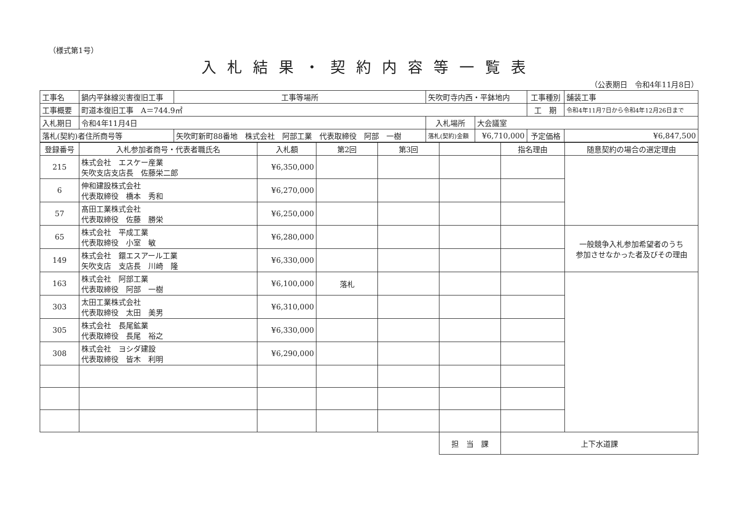（様式第1号）
入札結果・契約内容等一覧表
（公表期日　令和4年11月8日）
| 工事名 | 鍋内平鉢線災害復旧工事 | | 工事等場所 | 矢吹町寺内西・平鉢地内 | | 工事種別 | 舗装工事 |
| 工事概要 | 町道本復旧工事 A＝744.9㎡ | | | | | 工 期 | 令和4年11月7日から令和4年12月26日まで |
| 入札期日 | 令和4年11月4日 | | | 入札場所 | 大会議室 | | |
| 落札(契約)者住所商号等 | | 矢吹町新町88番地 株式会社 阿部工業 代表取締役 阿部 一樹 | | 落札(契約)金額 | ¥6,710,000 | 予定価格 | ¥6,847,500 |
| 登録番号 | 入札参加者商号・代表者職氏名 | 入札額 | 第2回 | 第3回 | | 指名理由 | 随意契約の場合の選定理由 |
| --- | --- | --- | --- | --- | --- | --- | --- |
| 215 | 株式会社 エスケー産業 矢吹支店支店長 佐藤栄二郎 | ¥6,350,000 | | | | | |
| 6 | 伸和建設株式会社 代表取締役 橋本 秀和 | ¥6,270,000 | | | | | |
| 57 | 髙田工業株式会社 代表取締役 佐藤 勝栄 | ¥6,250,000 | | | | | |
| 65 | 株式会社 平成工業 代表取締役 小室 敏 | ¥6,280,000 | | | | | 一般競争入札参加希望者のうち 参加させなかった者及びその理由 |
| 149 | 株式会社 鐶エスアール工業 矢吹支店 支店長 川崎 隆 | ¥6,330,000 | | | | | |
| 163 | 株式会社 阿部工業 代表取締役 阿部 一樹 | ¥6,100,000 | 落札 | | | | |
| 303 | 太田工業株式会社 代表取締役 太田 美男 | ¥6,310,000 | | | | | |
| 305 | 株式会社 長尾鉱業 代表取締役 長尾 裕之 | ¥6,330,000 | | | | | |
| 308 | 株式会社 ヨシダ建設 代表取締役 皆木 利明 | ¥6,290,000 | | | | | |
| | | | | | 担 当 課 | 上下水道課 | |